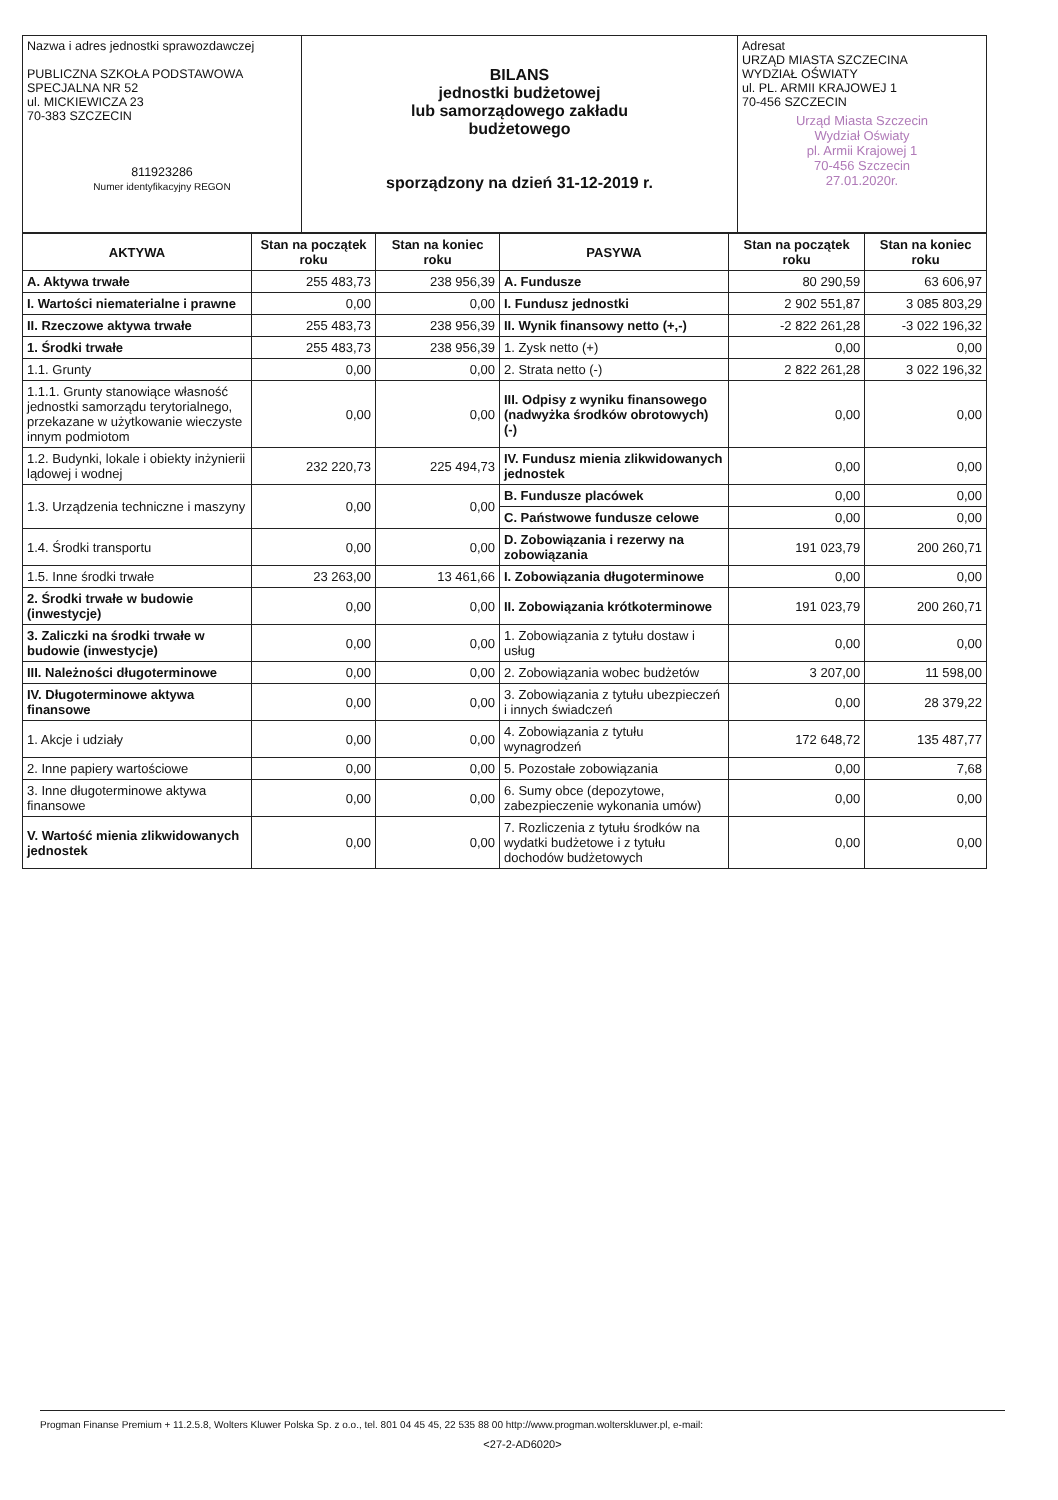| Nazwa i adres jednostki sprawozdawczej PUBLICZNA SZKOŁA PODSTAWOWA SPECJALNA NR 52 ul. MICKIEWICZA 23 70-383 SZCZECIN 811923286 Numer identyfikacyjny REGON | BILANS jednostki budżetowej lub samorządowego zakładu budżetowego sporządzony na dzień 31-12-2019 r. | Adresat URZĄD MIASTA SZCZECINA WYDZIAŁ OŚWIATY ul. PL. ARMII KRAJOWEJ 1 70-456 SZCZECIN Urząd Miasta Szczecin Wydział Oświaty pl. Armii Krajowej 1 70-456 Szczecin 27.01.2020r. |
| AKTYWA | Stan na początek roku | Stan na koniec roku | PASYWA | Stan na początek roku | Stan na koniec roku |
| --- | --- | --- | --- | --- | --- |
| A. Aktywa trwałe | 255 483,73 | 238 956,39 | A. Fundusze | 80 290,59 | 63 606,97 |
| I. Wartości niematerialne i prawne | 0,00 | 0,00 | I. Fundusz jednostki | 2 902 551,87 | 3 085 803,29 |
| II. Rzeczowe aktywa trwałe | 255 483,73 | 238 956,39 | II. Wynik finansowy netto (+,-) | -2 822 261,28 | -3 022 196,32 |
| 1. Środki trwałe | 255 483,73 | 238 956,39 | 1. Zysk netto (+) | 0,00 | 0,00 |
| 1.1. Grunty | 0,00 | 0,00 | 2. Strata netto (-) | 2 822 261,28 | 3 022 196,32 |
| 1.1.1. Grunty stanowiące własność jednostki samorządu terytorialnego, przekazane w użytkowanie wieczyste innym podmiotom | 0,00 | 0,00 | III. Odpisy z wyniku finansowego (nadwyżka środków obrotowych) (-) | 0,00 | 0,00 |
| 1.2. Budynki, lokale i obiekty inżynierii lądowej i wodnej | 232 220,73 | 225 494,73 | IV. Fundusz mienia zlikwidowanych jednostek | 0,00 | 0,00 |
| 1.3. Urządzenia techniczne i maszyny | 0,00 | 0,00 | B. Fundusze placówek | 0,00 | 0,00 |
| | | | C. Państwowe fundusze celowe | 0,00 | 0,00 |
| 1.4. Środki transportu | 0,00 | 0,00 | D. Zobowiązania i rezerwy na zobowiązania | 191 023,79 | 200 260,71 |
| 1.5. Inne środki trwałe | 23 263,00 | 13 461,66 | I. Zobowiązania długoterminowe | 0,00 | 0,00 |
| 2. Środki trwałe w budowie (inwestycje) | 0,00 | 0,00 | II. Zobowiązania krótkoterminowe | 191 023,79 | 200 260,71 |
| 3. Zaliczki na środki trwałe w budowie (inwestycje) | 0,00 | 0,00 | 1. Zobowiązania z tytułu dostaw i usług | 0,00 | 0,00 |
| III. Należności długoterminowe | 0,00 | 0,00 | 2. Zobowiązania wobec budżetów | 3 207,00 | 11 598,00 |
| IV. Długoterminowe aktywa finansowe | 0,00 | 0,00 | 3. Zobowiązania z tytułu ubezpieczeń i innych świadczeń | 0,00 | 28 379,22 |
| 1. Akcje i udziały | 0,00 | 0,00 | 4. Zobowiązania z tytułu wynagrodzeń | 172 648,72 | 135 487,77 |
| 2. Inne papiery wartościowe | 0,00 | 0,00 | 5. Pozostałe zobowiązania | 0,00 | 7,68 |
| 3. Inne długoterminowe aktywa finansowe | 0,00 | 0,00 | 6. Sumy obce (depozytowe, zabezpieczenie wykonania umów) | 0,00 | 0,00 |
| V. Wartość mienia zlikwidowanych jednostek | 0,00 | 0,00 | 7. Rozliczenia z tytułu środków na wydatki budżetowe i z tytułu dochodów budżetowych | 0,00 | 0,00 |
Progman Finanse Premium + 11.2.5.8, Wolters Kluwer Polska Sp. z o.o., tel. 801 04 45 45, 22 535 88 00 http://www.progman.wolterskluwer.pl, e-mail:
<27-2-AD6020>